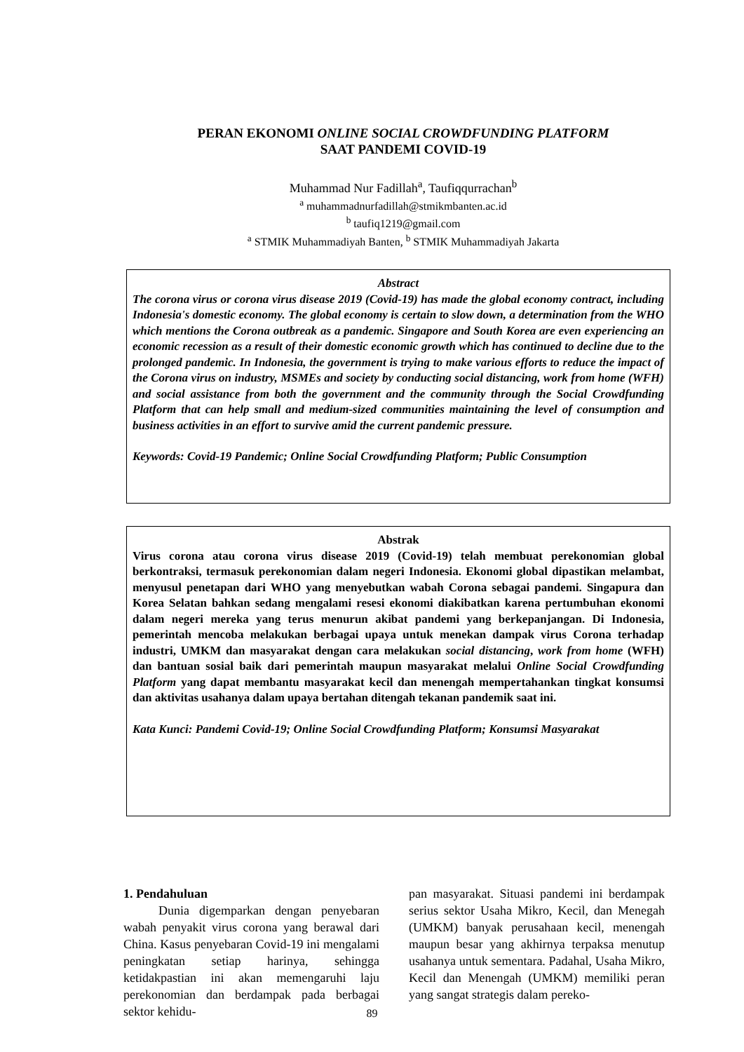PERAN EKONOMI ONLINE SOCIAL CROWDFUNDING PLATFORM
SAAT PANDEMI COVID-19
Muhammad Nur Fadillah<sup>a</sup>, Taufiqqurrachan<sup>b</sup>
<sup>a</sup> muhammadnurfadillah@stmikmbanten.ac.id
<sup>b</sup> taufiq1219@gmail.com
<sup>a</sup> STMIK Muhammadiyah Banten, <sup>b</sup> STMIK Muhammadiyah Jakarta
Abstract
The corona virus or corona virus disease 2019 (Covid-19) has made the global economy contract, including Indonesia's domestic economy. The global economy is certain to slow down, a determination from the WHO which mentions the Corona outbreak as a pandemic. Singapore and South Korea are even experiencing an economic recession as a result of their domestic economic growth which has continued to decline due to the prolonged pandemic. In Indonesia, the government is trying to make various efforts to reduce the impact of the Corona virus on industry, MSMEs and society by conducting social distancing, work from home (WFH) and social assistance from both the government and the community through the Social Crowdfunding Platform that can help small and medium-sized communities maintaining the level of consumption and business activities in an effort to survive amid the current pandemic pressure.
Keywords: Covid-19 Pandemic; Online Social Crowdfunding Platform; Public Consumption
Abstrak
Virus corona atau corona virus disease 2019 (Covid-19) telah membuat perekonomian global berkontraksi, termasuk perekonomian dalam negeri Indonesia. Ekonomi global dipastikan melambat, menyusul penetapan dari WHO yang menyebutkan wabah Corona sebagai pandemi. Singapura dan Korea Selatan bahkan sedang mengalami resesi ekonomi diakibatkan karena pertumbuhan ekonomi dalam negeri mereka yang terus menurun akibat pandemi yang berkepanjangan. Di Indonesia, pemerintah mencoba melakukan berbagai upaya untuk menekan dampak virus Corona terhadap industri, UMKM dan masyarakat dengan cara melakukan social distancing, work from home (WFH) dan bantuan sosial baik dari pemerintah maupun masyarakat melalui Online Social Crowdfunding Platform yang dapat membantu masyarakat kecil dan menengah mempertahankan tingkat konsumsi dan aktivitas usahanya dalam upaya bertahan ditengah tekanan pandemik saat ini.
Kata Kunci: Pandemi Covid-19; Online Social Crowdfunding Platform; Konsumsi Masyarakat
1. Pendahuluan
Dunia digemparkan dengan penyebaran wabah penyakit virus corona yang berawal dari China. Kasus penyebaran Covid-19 ini mengalami peningkatan setiap harinya, sehingga ketidakpastian ini akan memengaruhi laju perekonomian dan berdampak pada berbagai sektor kehidu-
pan masyarakat. Situasi pandemi ini berdampak serius sektor Usaha Mikro, Kecil, dan Menegah (UMKM) banyak perusahaan kecil, menengah maupun besar yang akhirnya terpaksa menutup usahanya untuk sementara. Padahal, Usaha Mikro, Kecil dan Menengah (UMKM) memiliki peran yang sangat strategis dalam pereko-
89